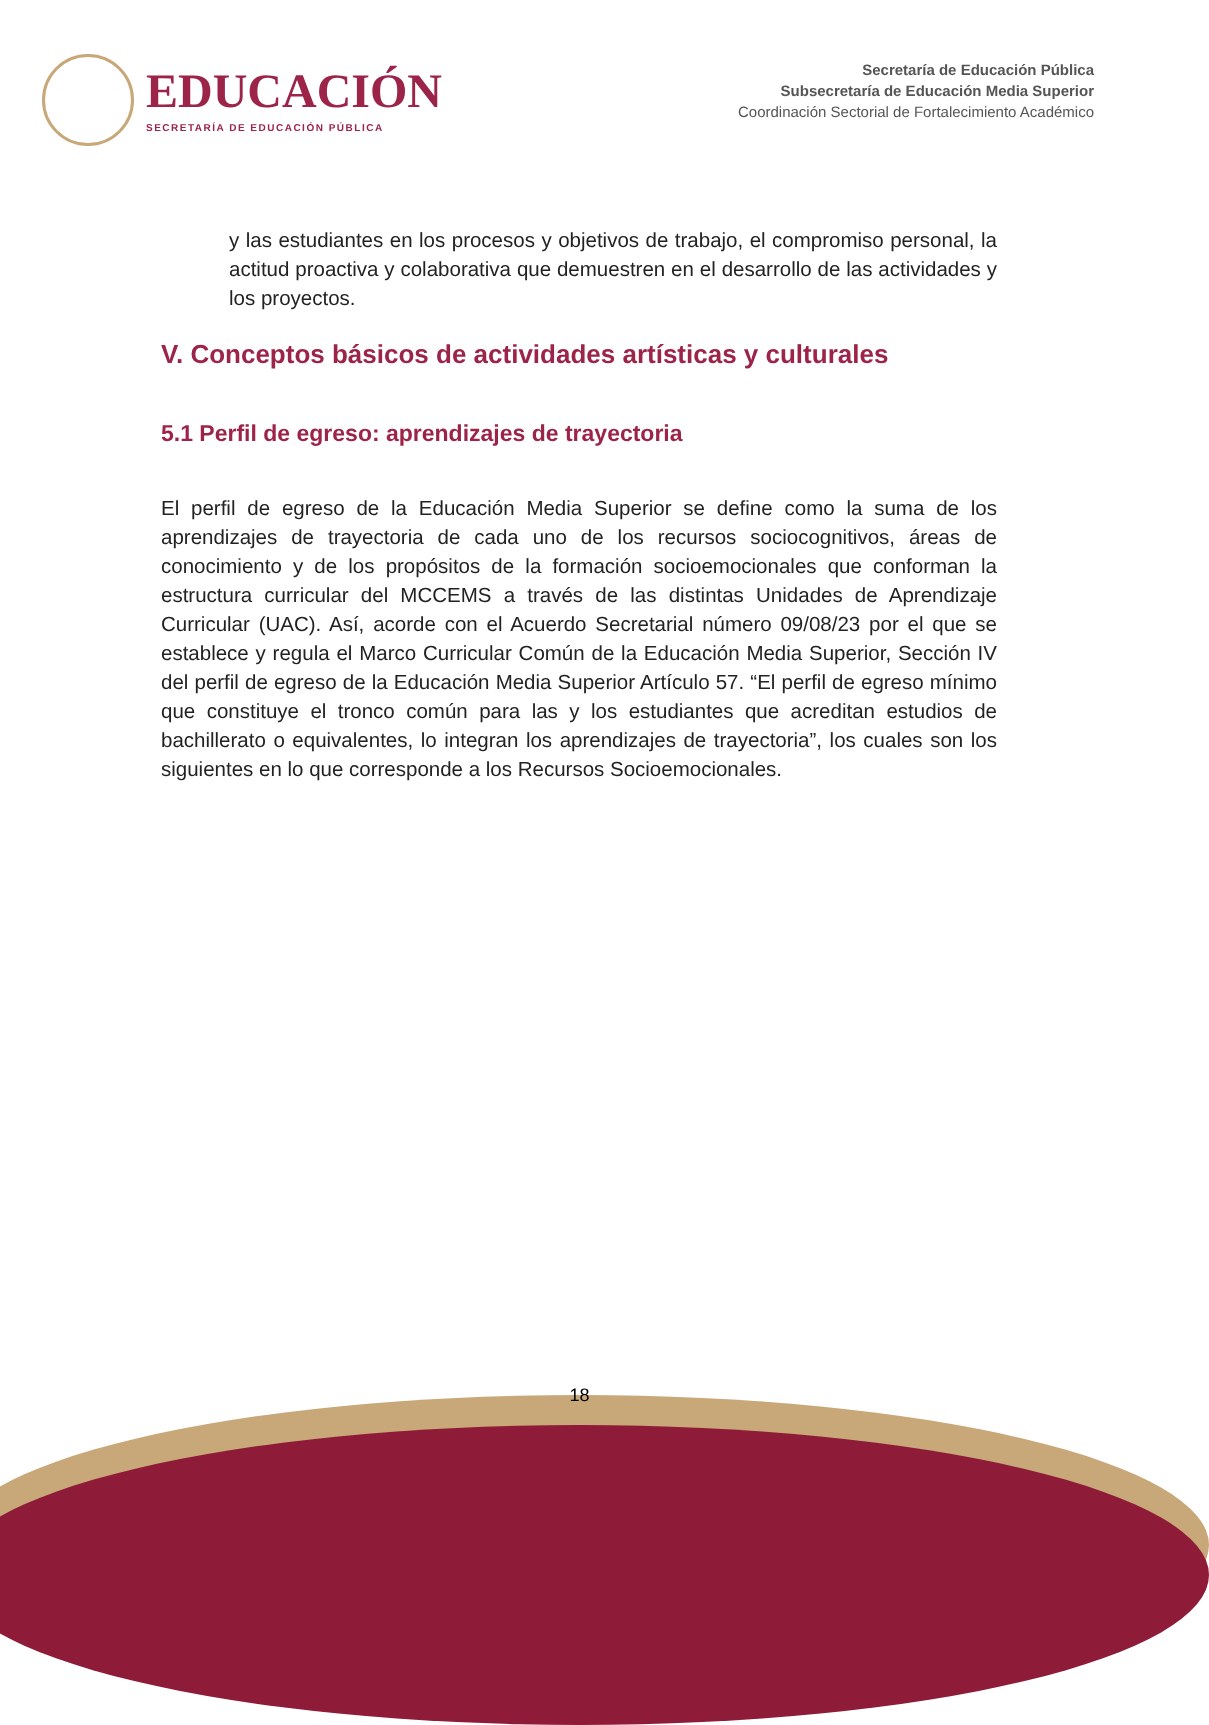EDUCACIÓN
SECRETARÍA DE EDUCACIÓN PÚBLICA
Secretaría de Educación Pública
Subsecretaría de Educación Media Superior
Coordinación Sectorial de Fortalecimiento Académico
y las estudiantes en los procesos y objetivos de trabajo, el compromiso personal, la actitud proactiva y colaborativa que demuestren en el desarrollo de las actividades y los proyectos.
V. Conceptos básicos de actividades artísticas y culturales
5.1 Perfil de egreso: aprendizajes de trayectoria
El perfil de egreso de la Educación Media Superior se define como la suma de los aprendizajes de trayectoria de cada uno de los recursos sociocognitivos, áreas de conocimiento y de los propósitos de la formación socioemocionales que conforman la estructura curricular del MCCEMS a través de las distintas Unidades de Aprendizaje Curricular (UAC). Así, acorde con el Acuerdo Secretarial número 09/08/23 por el que se establece y regula el Marco Curricular Común de la Educación Media Superior, Sección IV del perfil de egreso de la Educación Media Superior Artículo 57. “El perfil de egreso mínimo que constituye el tronco común para las y los estudiantes que acreditan estudios de bachillerato o equivalentes, lo integran los aprendizajes de trayectoria”, los cuales son los siguientes en lo que corresponde a los Recursos Socioemocionales.
18